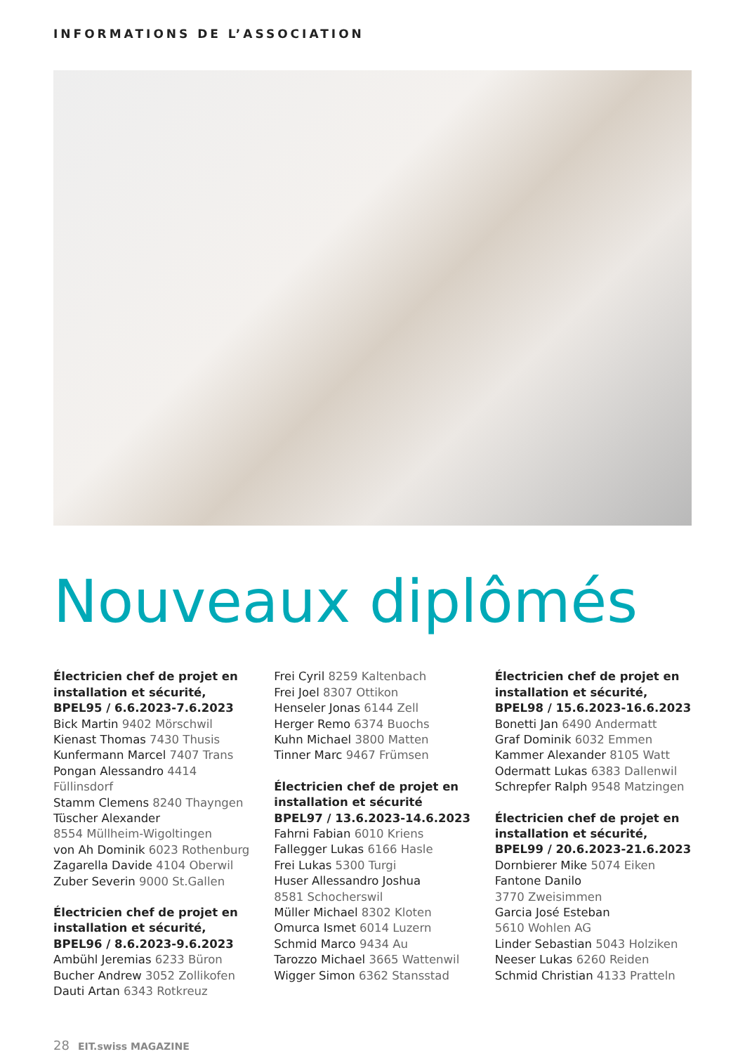INFORMATIONS DE L’ASSOCIATION
Nouveaux diplômés
Électricien chef de projet en installation et sécurité, BPEL95 / 6.6.2023-7.6.2023
Bick Martin 9402 Mörschwil
Kienast Thomas 7430 Thusis
Kunfermann Marcel 7407 Trans
Pongan Alessandro 4414 Füllinsdorf
Stamm Clemens 8240 Thayngen
Tüscher Alexander
8554 Müllheim-Wigoltingen
von Ah Dominik 6023 Rothenburg
Zagarella Davide 4104 Oberwil
Zuber Severin 9000 St.Gallen
Électricien chef de projet en installation et sécurité, BPEL96 / 8.6.2023-9.6.2023
Ambühl Jeremias 6233 Büron
Bucher Andrew 3052 Zollikofen
Dauti Artan 6343 Rotkreuz
Frei Cyril 8259 Kaltenbach
Frei Joel 8307 Ottikon
Henseler Jonas 6144 Zell
Herger Remo 6374 Buochs
Kuhn Michael 3800 Matten
Tinner Marc 9467 Frümsen
Électricien chef de projet en installation et sécurité BPEL97 / 13.6.2023-14.6.2023
Fahrni Fabian 6010 Kriens
Fallegger Lukas 6166 Hasle
Frei Lukas 5300 Turgi
Huser Allessandro Joshua
8581 Schocherswil
Müller Michael 8302 Kloten
Omurca Ismet 6014 Luzern
Schmid Marco 9434 Au
Tarozzo Michael 3665 Wattenwil
Wigger Simon 6362 Stansstad
Électricien chef de projet en installation et sécurité, BPEL98 / 15.6.2023-16.6.2023
Bonetti Jan 6490 Andermatt
Graf Dominik 6032 Emmen
Kammer Alexander 8105 Watt
Odermatt Lukas 6383 Dallenwil
Schrepfer Ralph 9548 Matzingen
Électricien chef de projet en installation et sécurité, BPEL99 / 20.6.2023-21.6.2023
Dornbierer Mike 5074 Eiken
Fantone Danilo
3770 Zweisimmen
Garcia José Esteban
5610 Wohlen AG
Linder Sebastian 5043 Holziken
Neeser Lukas 6260 Reiden
Schmid Christian 4133 Pratteln
28 EIT.swiss MAGAZINE